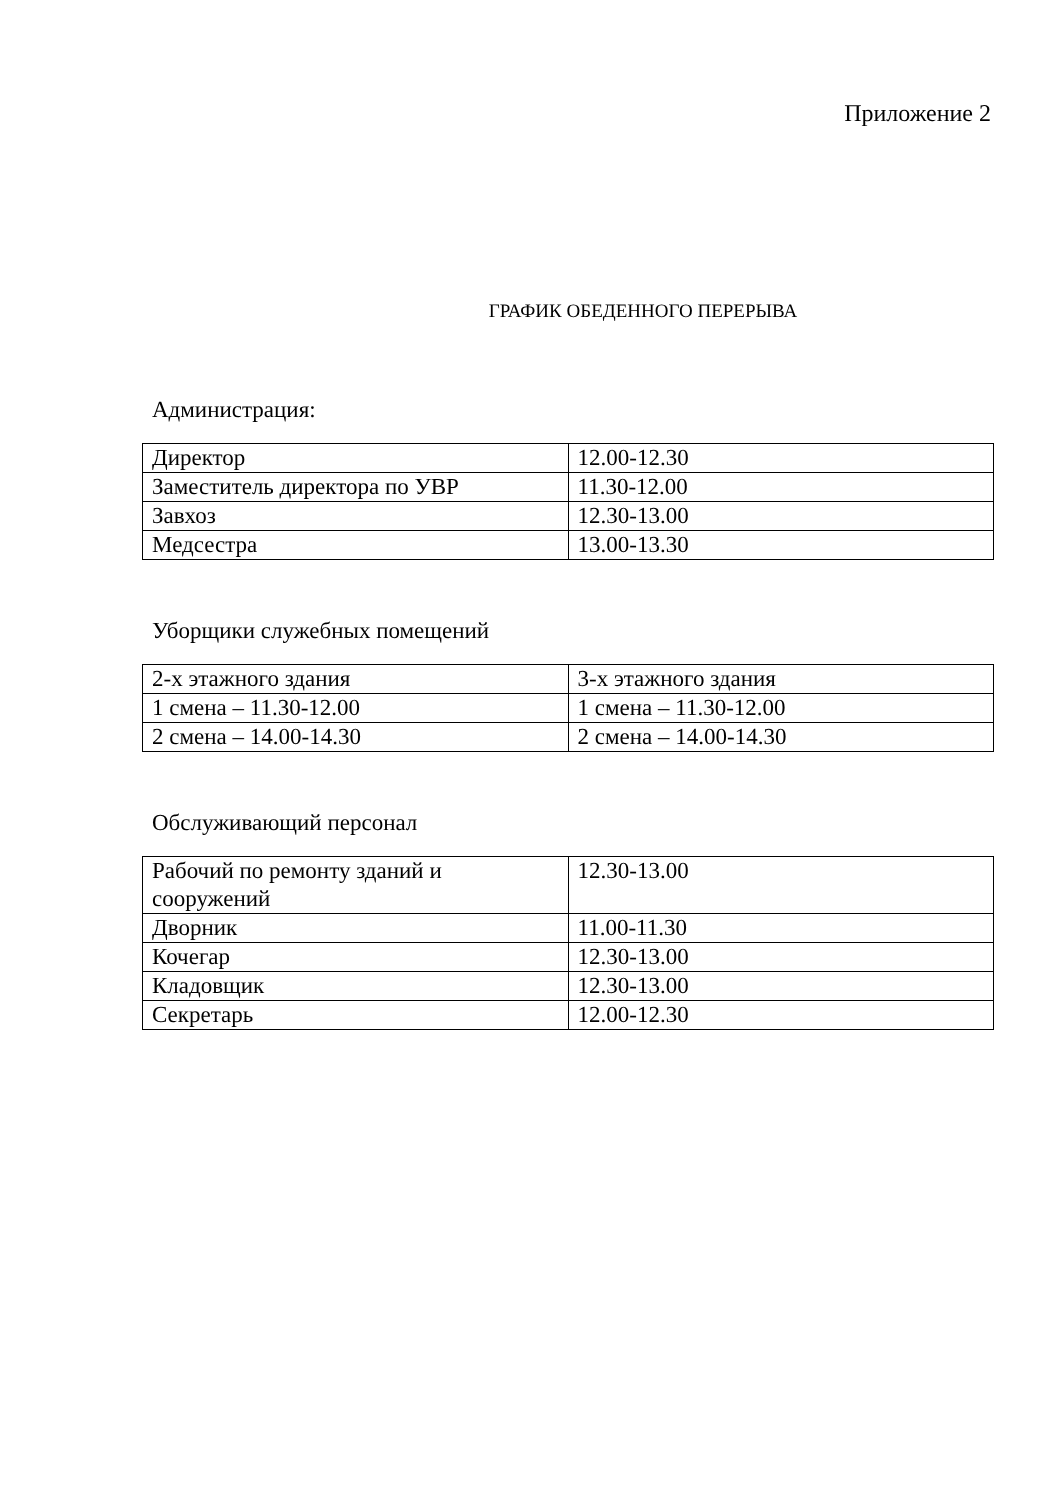Приложение 2
ГРАФИК ОБЕДЕННОГО ПЕРЕРЫВА
Администрация:
| Директор | 12.00-12.30 |
| Заместитель директора по УВР | 11.30-12.00 |
| Завхоз | 12.30-13.00 |
| Медсестра | 13.00-13.30 |
Уборщики служебных помещений
| 2-х этажного здания | 3-х этажного здания |
| 1 смена – 11.30-12.00 | 1 смена – 11.30-12.00 |
| 2 смена – 14.00-14.30 | 2 смена – 14.00-14.30 |
Обслуживающий персонал
| Рабочий по ремонту зданий и сооружений | 12.30-13.00 |
| Дворник | 11.00-11.30 |
| Кочегар | 12.30-13.00 |
| Кладовщик | 12.30-13.00 |
| Секретарь | 12.00-12.30 |